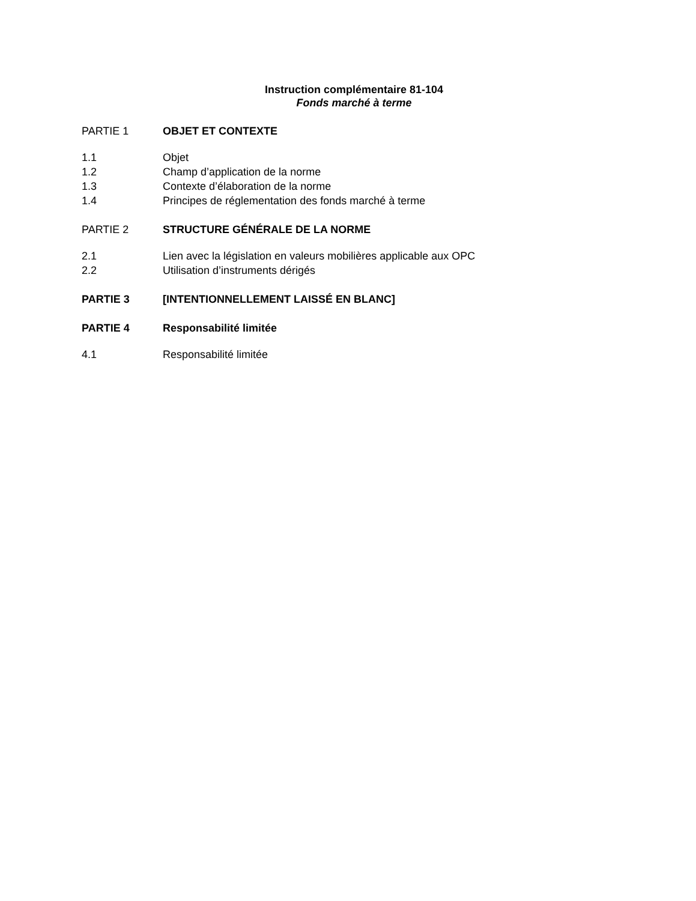Instruction complémentaire 81-104
Fonds marché à terme
PARTIE 1 OBJET ET CONTEXTE
1.1 Objet
1.2 Champ d’application de la norme
1.3 Contexte d’élaboration de la norme
1.4 Principes de réglementation des fonds marché à terme
PARTIE 2 STRUCTURE GÉNÉRALE DE LA NORME
2.1 Lien avec la législation en valeurs mobilières applicable aux OPC
2.2 Utilisation d’instruments dérigés
PARTIE 3 [INTENTIONNELLEMENT LAISSÉ EN BLANC]
PARTIE 4 Responsabilité limitée
4.1 Responsabilité limitée